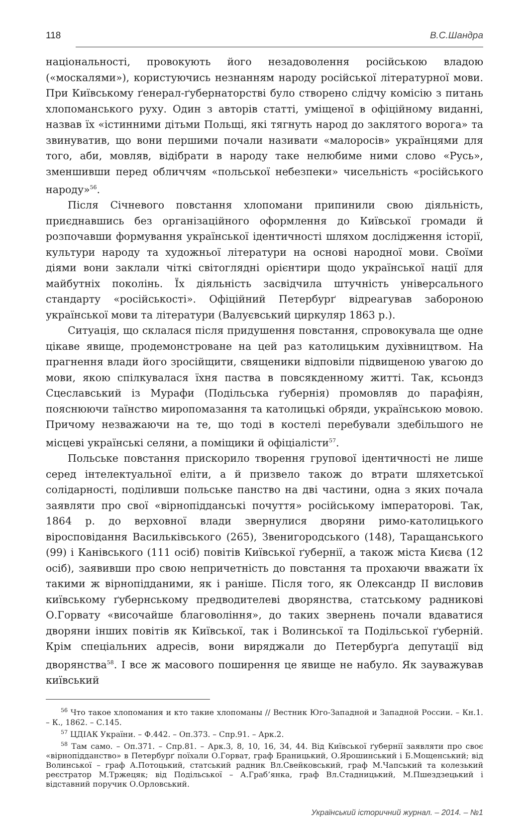118 В.С.Шандра
національності, провокують його незадоволення російською владою («москалями»), користуючись незнанням народу російської літературної мови. При Київському ґенерал-ґубернаторстві було створено слідчу комісію з питань хлопоманського руху. Один з авторів статті, уміщеної в офіційному виданні, назвав їх «істинними дітьми Польщі, які тягнуть народ до заклятого ворога» та звинуватив, що вони першими почали називати «малоросів» українцями для того, аби, мовляв, відібрати в народу таке нелюбиме ними слово «Русь», зменшивши перед обличчям «польської небезпеки» чисельність «російського народу»<sup>56</sup>.
Після Січневого повстання хлопомани припинили свою діяльність, приєднавшись без організаційного оформлення до Київської громади й розпочавши формування української ідентичності шляхом дослідження історії, культури народу та художньої літератури на основі народної мови. Своїми діями вони заклали чіткі світоглядні орієнтири щодо української нації для майбутніх поколінь. Їх діяльність засвідчила штучність універсального стандарту «російськості». Офіційний Петербурґ відреагував забороною української мови та літератури (Валуєвський циркуляр 1863 р.).
Ситуація, що склалася після придушення повстання, спровокувала ще одне цікаве явище, продемонстроване на цей раз католицьким духівництвом. На прагнення влади його зросійщити, священики відповіли підвищеною увагою до мови, якою спілкувалася їхня паства в повсякденному житті. Так, ксьондз Сцеславський із Мурафи (Подільська ґубернія) промовляв до парафіян, пояснюючи таїнство миропомазання та католицькі обряди, українською мовою. Причому незважаючи на те, що тоді в костелі перебували здебільшого не місцеві українські селяни, а поміщики й офіціалісти<sup>57</sup>.
Польське повстання прискорило творення групової ідентичності не лише серед інтелектуальної еліти, а й призвело також до втрати шляхетської солідарності, поділивши польське панство на дві частини, одна з яких почала заявляти про свої «вірнопідданські почуття» російському імператорові. Так, 1864 р. до верховної влади звернулися дворяни римо-католицького віросповідання Васильківського (265), Звенигородського (148), Таращанського (99) і Канівського (111 осіб) повітів Київської ґубернії, а також міста Києва (12 осіб), заявивши про свою непричетність до повстання та прохаючи вважати їх такими ж вірнопідданими, як і раніше. Після того, як Олександр ІІ висловив київському ґубернському предводителеві дворянства, статському радникові О.Горвату «височайше благовоління», до таких звернень почали вдаватися дворяни інших повітів як Київської, так і Волинської та Подільської ґуберній. Крім спеціальних адресів, вони виряджали до Петербурґа депутації від дворянства<sup>58</sup>. І все ж масового поширення це явище не набуло. Як зауважував київський
<sup>56</sup> Что такое хлопомания и кто такие хлопоманы // Вестник Юго-Западной и Западной России. – Кн.1. – К., 1862. – С.145.
<sup>57</sup> ЦДІАК України. – Ф.442. – Оп.373. – Спр.91. – Арк.2.
<sup>58</sup> Там само. – Оп.371. – Спр.81. – Арк.3, 8, 10, 16, 34, 44. Від Київської ґубернії заявляти про своє «вірнопідданство» в Петербурґ поїхали О.Горват, граф Браницький, О.Ярошинський і Б.Мощенський; від Волинської – граф А.Потоцький, статський радник Вл.Свейковський, граф М.Чапський та колезький реєстратор М.Тржецяк; від Подільської – А.Граб’янка, граф Вл.Стадницький, М.Пшездзецький і відставний поручик О.Орловський.
Український історичний журнал. – 2014. – №1